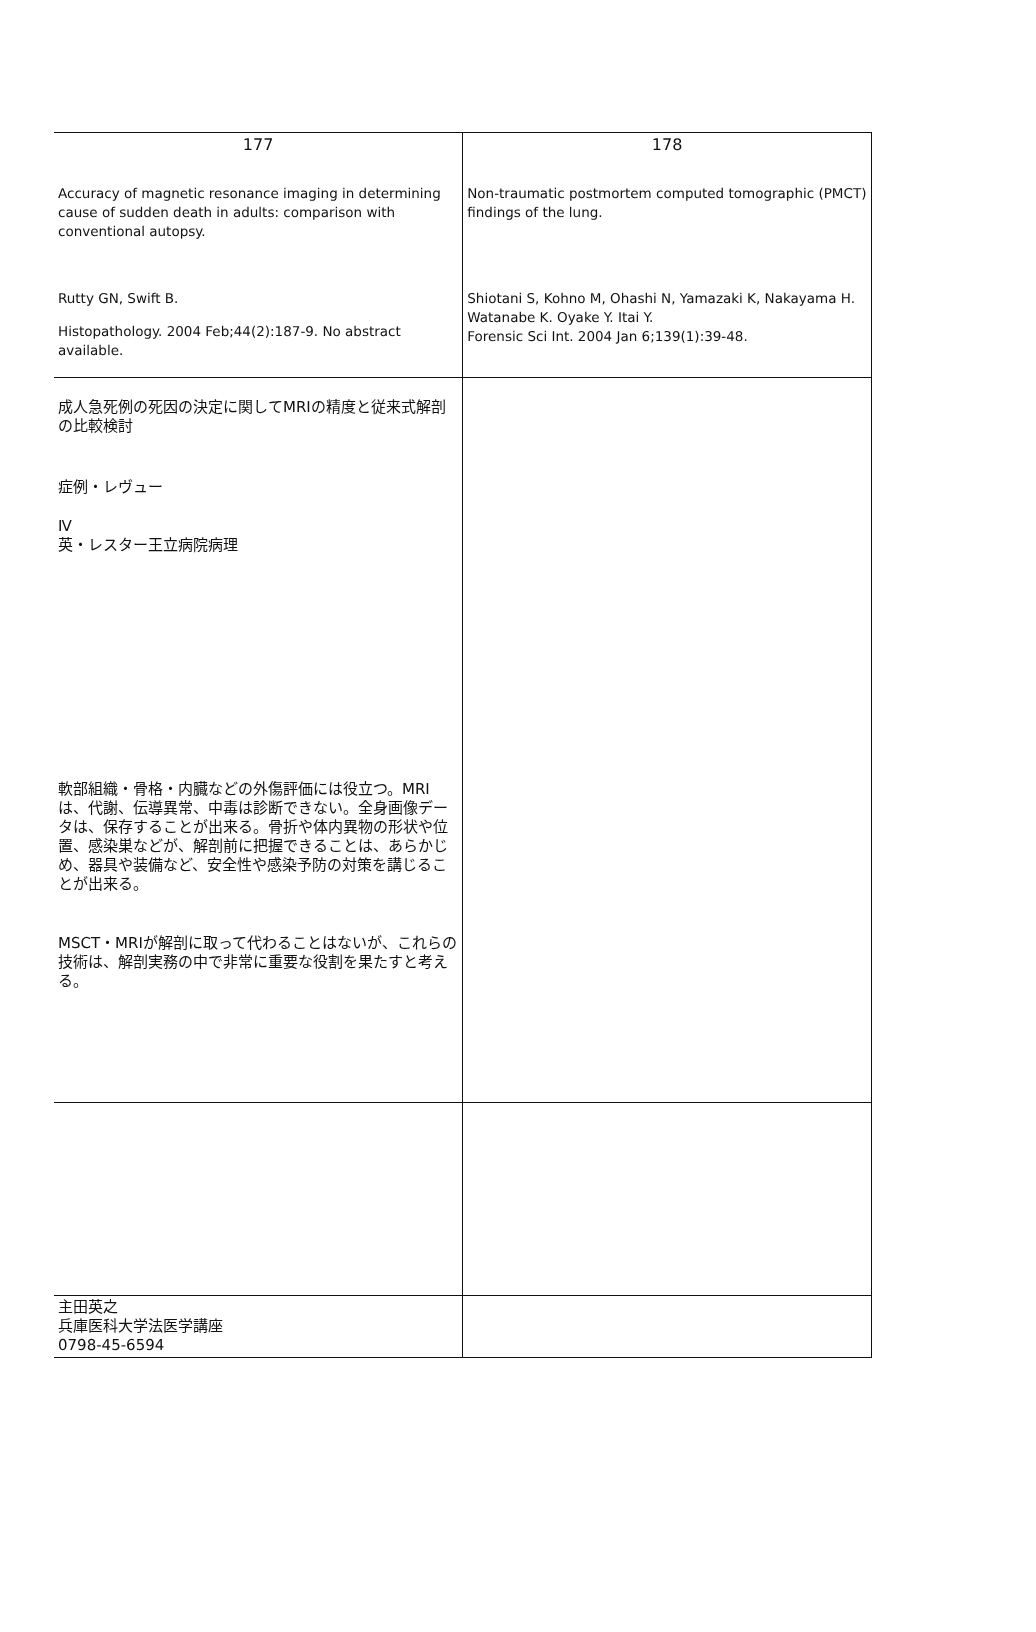| 177 Accuracy of magnetic resonance imaging in determining cause of sudden death in adults: comparison with conventional autopsy. Rutty GN, Swift B. Histopathology. 2004 Feb;44(2):187-9. No abstract available. | 178 Non-traumatic postmortem computed tomographic (PMCT) findings of the lung. Shiotani S, Kohno M, Ohashi N, Yamazaki K, Nakayama H. Watanabe K. Oyake Y. Itai Y. Forensic Sci Int. 2004 Jan 6;139(1):39-48. |
| 成人急死例の死因の決定に関してMRIの精度と従来式解剖の比較検討 症例・レヴュー Ⅳ 英・レスター王立病院病理 軟部組織・骨格・内臓などの外傷評価には役立つ。MRIは、代謝、伝導異常、中毒は診断できない。全身画像データは、保存することが出来る。骨折や体内異物の形状や位置、感染巣などが、解剖前に把握できることは、あらかじめ、器具や装備など、安全性や感染予防の対策を講じることが出来る。 MSCT・MRIが解剖に取って代わることはないが、これらの技術は、解剖実務の中で非常に重要な役割を果たすと考える。 | |
| 主田英之 兵庫医科大学法医学講座 0798-45-6594 | |